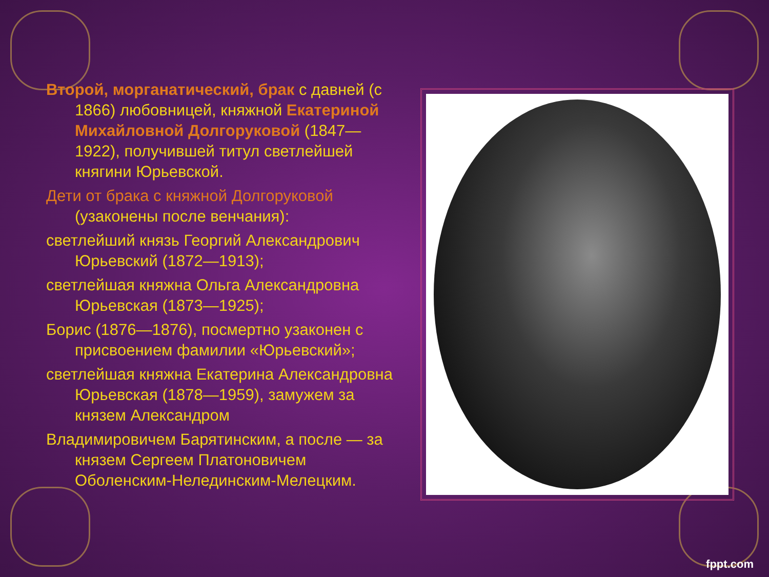Второй, морганатический, брак с давней (с 1866) любовницей, княжной Екатериной Михайловной Долгоруковой (1847—1922), получившей титул светлейшей княгини Юрьевской.
Дети от брака с княжной Долгоруковой (узаконены после венчания):
светлейший князь Георгий Александрович Юрьевский (1872—1913);
светлейшая княжна Ольга Александровна Юрьевская (1873—1925);
Борис (1876—1876), посмертно узаконен с присвоением фамилии «Юрьевский»;
светлейшая княжна Екатерина Александровна Юрьевская (1878—1959), замужем за князем Александром
Владимировичем Барятинским, а после — за князем Сергеем Платоновичем Оболенским-Нелединским-Мелецким.
fppt.com